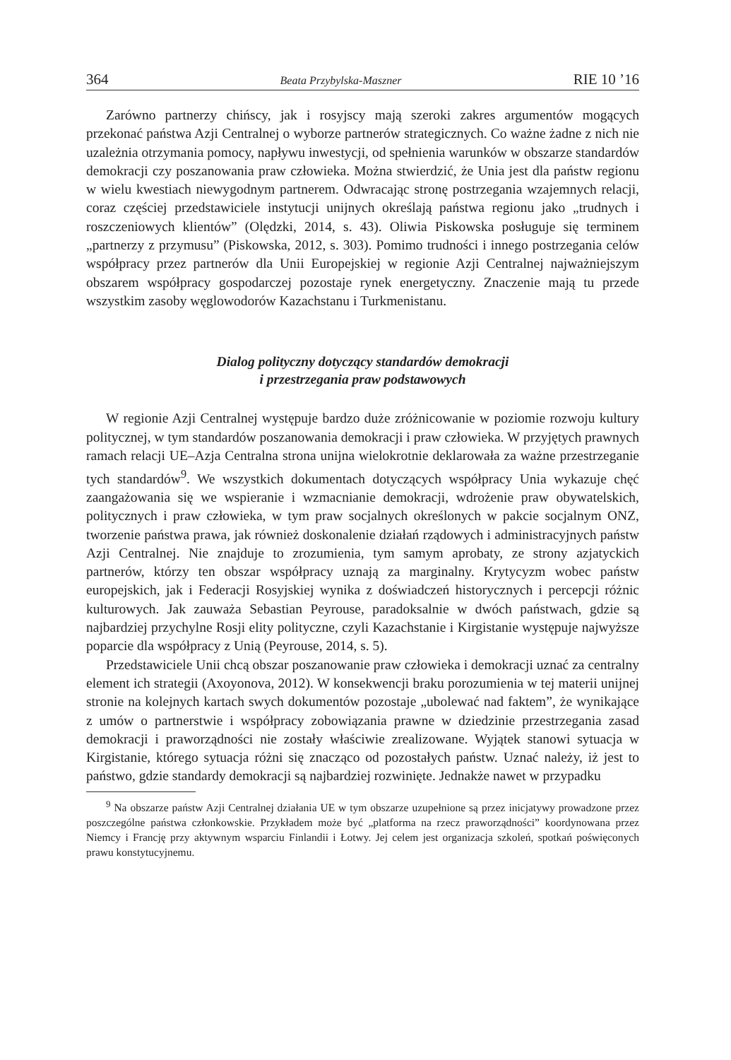364 Beata Przybylska-Maszner RIE 10 ’16
Zarówno partnerzy chińscy, jak i rosyjscy mają szeroki zakres argumentów mogących przekonać państwa Azji Centralnej o wyborze partnerów strategicznych. Co ważne żadne z nich nie uzależnia otrzymania pomocy, napływu inwestycji, od spełnienia warunków w obszarze standardów demokracji czy poszanowania praw człowieka. Można stwierdzić, że Unia jest dla państw regionu w wielu kwestiach niewygodnym partnerem. Odwracając stronę postrzegania wzajemnych relacji, coraz częściej przedstawiciele instytucji unijnych określają państwa regionu jako „trudnych i roszczeniowych klientów” (Olędzki, 2014, s. 43). Oliwia Piskowska posługuje się terminem „partnerzy z przymusu” (Piskowska, 2012, s. 303). Pomimo trudności i innego postrzegania celów współpracy przez partnerów dla Unii Europejskiej w regionie Azji Centralnej najważniejszym obszarem współpracy gospodarczej pozostaje rynek energetyczny. Znaczenie mają tu przede wszystkim zasoby węglowodorów Kazachstanu i Turkmenistanu.
Dialog polityczny dotyczący standardów demokracji
i przestrzegania praw podstawowych
W regionie Azji Centralnej występuje bardzo duże zróżnicowanie w poziomie rozwoju kultury politycznej, w tym standardów poszanowania demokracji i praw człowieka. W przyjętych prawnych ramach relacji UE–Azja Centralna strona unijna wielokrotnie deklarowała za ważne przestrzeganie tych standardów<sup>9</sup>. We wszystkich dokumentach dotyczących współpracy Unia wykazuje chęć zaangażowania się we wspieranie i wzmacnianie demokracji, wdrożenie praw obywatelskich, politycznych i praw człowieka, w tym praw socjalnych określonych w pakcie socjalnym ONZ, tworzenie państwa prawa, jak również doskonalenie działań rządowych i administracyjnych państw Azji Centralnej. Nie znajduje to zrozumienia, tym samym aprobaty, ze strony azjatyckich partnerów, którzy ten obszar współpracy uznają za marginalny. Krytycyzm wobec państw europejskich, jak i Federacji Rosyjskiej wynika z doświadczeń historycznych i percepcji różnic kulturowych. Jak zauważa Sebastian Peyrouse, paradoksalnie w dwóch państwach, gdzie są najbardziej przychylne Rosji elity polityczne, czyli Kazachstanie i Kirgistanie występuje najwyższe poparcie dla współpracy z Unią (Peyrouse, 2014, s. 5).
Przedstawiciele Unii chcą obszar poszanowanie praw człowieka i demokracji uznać za centralny element ich strategii (Axoyonova, 2012). W konsekwencji braku porozumienia w tej materii unijnej stronie na kolejnych kartach swych dokumentów pozostaje „ubolewać nad faktem”, że wynikające z umów o partnerstwie i współpracy zobowiązania prawne w dziedzinie przestrzegania zasad demokracji i praworządności nie zostały właściwie zrealizowane. Wyjątek stanowi sytuacja w Kirgistanie, którego sytuacja różni się znacząco od pozostałych państw. Uznać należy, iż jest to państwo, gdzie standardy demokracji są najbardziej rozwinięte. Jednakże nawet w przypadku
<sup>9</sup> Na obszarze państw Azji Centralnej działania UE w tym obszarze uzupełnione są przez inicjatywy prowadzone przez poszczególne państwa członkowskie. Przykładem może być „platforma na rzecz praworządności” koordynowana przez Niemcy i Francję przy aktywnym wsparciu Finlandii i Łotwy. Jej celem jest organizacja szkoleń, spotkań poświęconych prawu konstytucyjnemu.